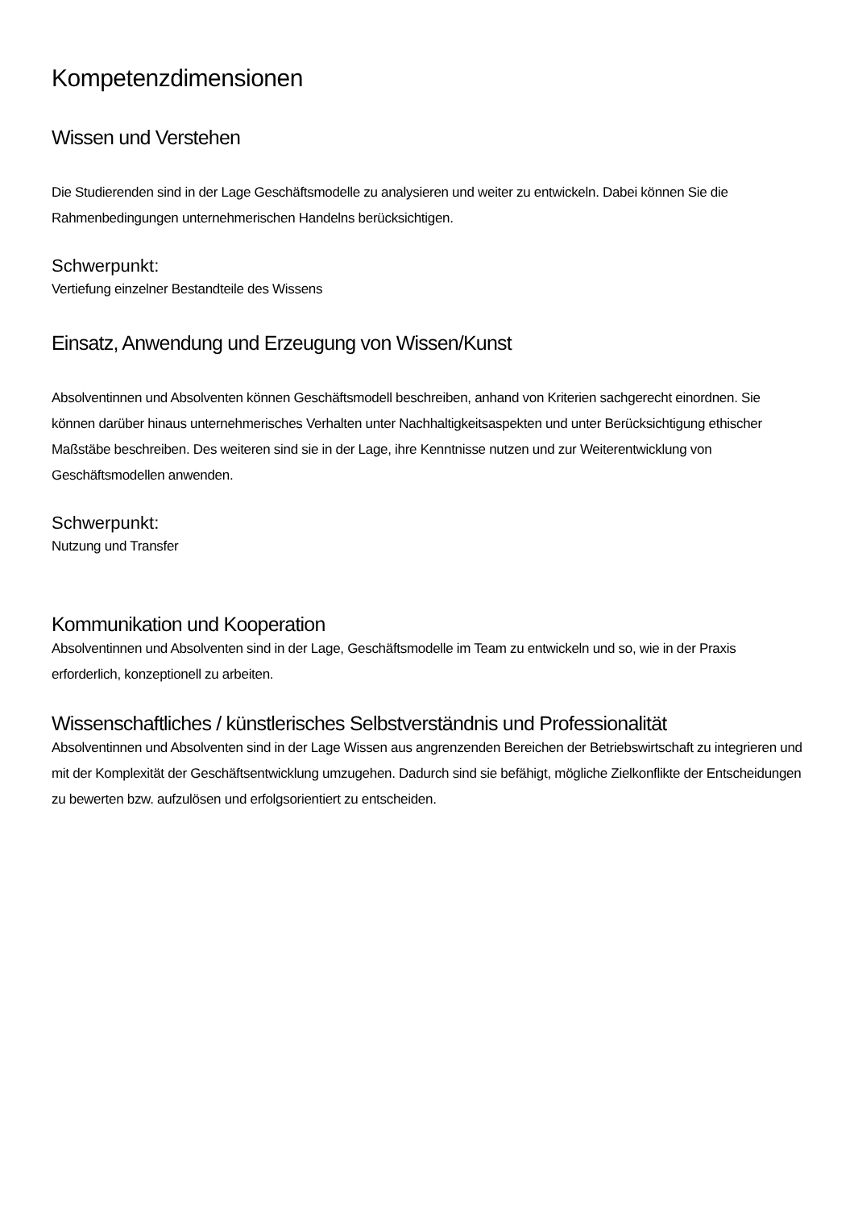Kompetenzdimensionen
Wissen und Verstehen
Die Studierenden sind in der Lage Geschäftsmodelle zu analysieren und weiter zu entwickeln. Dabei können Sie die Rahmenbedingungen unternehmerischen Handelns berücksichtigen.
Schwerpunkt:
Vertiefung einzelner Bestandteile des Wissens
Einsatz, Anwendung und Erzeugung von Wissen/Kunst
Absolventinnen und Absolventen können Geschäftsmodell beschreiben, anhand von Kriterien sachgerecht einordnen. Sie können darüber hinaus unternehmerisches Verhalten unter Nachhaltigkeitsaspekten und unter Berücksichtigung ethischer Maßstäbe beschreiben. Des weiteren sind sie in der Lage, ihre Kenntnisse nutzen und zur Weiterentwicklung von Geschäftsmodellen anwenden.
Schwerpunkt:
Nutzung und Transfer
Kommunikation und Kooperation
Absolventinnen und Absolventen sind in der Lage, Geschäftsmodelle im Team zu entwickeln und so, wie in der Praxis erforderlich, konzeptionell zu arbeiten.
Wissenschaftliches / künstlerisches Selbstverständnis und Professionalität
Absolventinnen und Absolventen sind in der Lage Wissen aus angrenzenden Bereichen der Betriebswirtschaft zu integrieren und mit der Komplexität der Geschäftsentwicklung umzugehen. Dadurch sind sie befähigt, mögliche Zielkonflikte der Entscheidungen zu bewerten bzw. aufzulösen und erfolgsorientiert zu entscheiden.